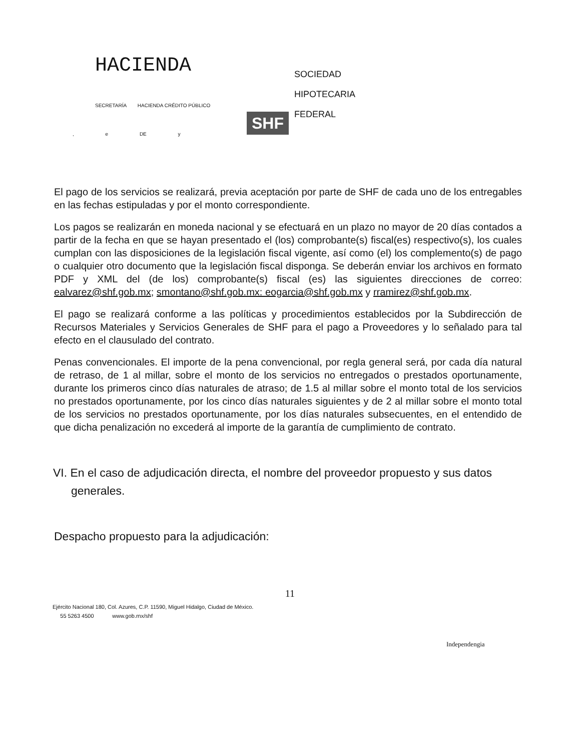HACIENDA
SECRETARÍA HACIENDA CRÉDITO PÚBLICO
, e DE y
SOCIEDAD
HIPOTECARIA
FEDERAL
SHF
El pago de los servicios se realizará, previa aceptación por parte de SHF de cada uno de los entregables en las fechas estipuladas y por el monto correspondiente.
Los pagos se realizarán en moneda nacional y se efectuará en un plazo no mayor de 20 días contados a partir de la fecha en que se hayan presentado el (los) comprobante(s) fiscal(es) respectivo(s), los cuales cumplan con las disposiciones de la legislación fiscal vigente, así como (el) los complemento(s) de pago o cualquier otro documento que la legislación fiscal disponga. Se deberán enviar los archivos en formato PDF y XML del (de los) comprobante(s) fiscal (es) las siguientes direcciones de correo: ealvarez@shf.gob.mx; smontano@shf.gob.mx: eogarcia@shf.gob.mx y rramirez@shf.gob.mx.
El pago se realizará conforme a las políticas y procedimientos establecidos por la Subdirección de Recursos Materiales y Servicios Generales de SHF para el pago a Proveedores y lo señalado para tal efecto en el clausulado del contrato.
Penas convencionales. El importe de la pena convencional, por regla general será, por cada día natural de retraso, de 1 al millar, sobre el monto de los servicios no entregados o prestados oportunamente, durante los primeros cinco días naturales de atraso; de 1.5 al millar sobre el monto total de los servicios no prestados oportunamente, por los cinco días naturales siguientes y de 2 al millar sobre el monto total de los servicios no prestados oportunamente, por los días naturales subsecuentes, en el entendido de que dicha penalización no excederá al importe de la garantía de cumplimiento de contrato.
VI. En el caso de adjudicación directa, el nombre del proveedor propuesto y sus datos generales.
Despacho propuesto para la adjudicación:
11
Ejército Nacional 180, Col. Azures, C.P. 11590, Miguel Hidalgo, Ciudad de México.
55 5263 4500 www.gob.rnx/shf
Independengia